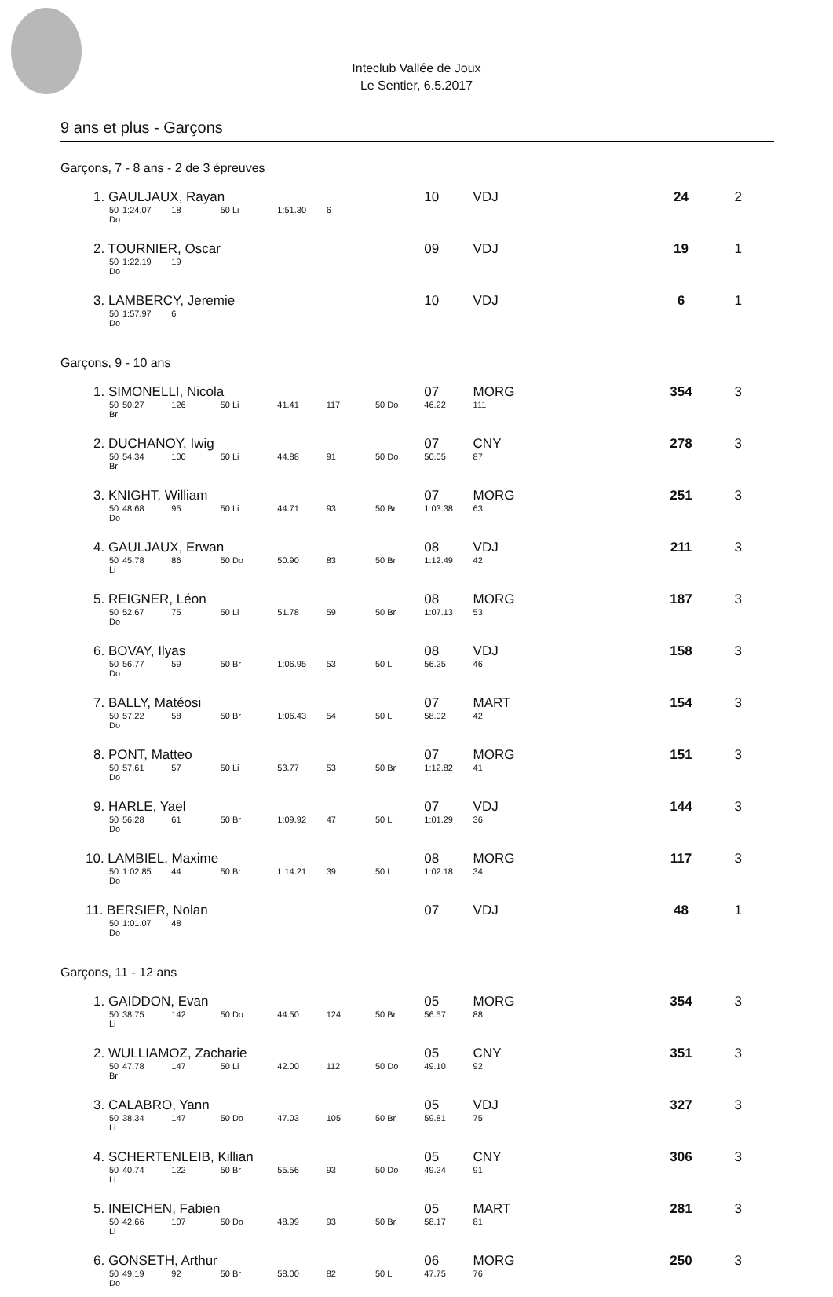Inteclub Vallée de Joux
Le Sentier, 6.5.2017
9 ans et plus - Garçons
Garçons, 7 - 8 ans - 2 de 3 épreuves
| 1. GAULJAUX, Rayan | | | | | | | 10 | VDJ | | 24 | 2 |
| 50 Do | 1:24.07 | 18 | 50 Li | 1:51.30 | 6 | | | | | | |
| 2. TOURNIER, Oscar | | | | | | | 09 | VDJ | | 19 | 1 |
| 50 Do | 1:22.19 | 19 | | | | | | | | | |
| 3. LAMBERCY, Jeremie | | | | | | | 10 | VDJ | | 6 | 1 |
| 50 Do | 1:57.97 | 6 | | | | | | | | | |
Garçons, 9 - 10 ans
| 1. SIMONELLI, Nicola | | | | | | | 07 | MORG | | 354 | 3 |
| 50 Br | 50.27 | 126 | 50 Li | 41.41 | 117 | 50 Do | 46.22 | 111 | | | |
| 2. DUCHANOY, Iwig | | | | | | | 07 | CNY | | 278 | 3 |
| 50 Br | 54.34 | 100 | 50 Li | 44.88 | 91 | 50 Do | 50.05 | 87 | | | |
| 3. KNIGHT, William | | | | | | | 07 | MORG | | 251 | 3 |
| 50 Do | 48.68 | 95 | 50 Li | 44.71 | 93 | 50 Br | 1:03.38 | 63 | | | |
| 4. GAULJAUX, Erwan | | | | | | | 08 | VDJ | | 211 | 3 |
| 50 Li | 45.78 | 86 | 50 Do | 50.90 | 83 | 50 Br | 1:12.49 | 42 | | | |
| 5. REIGNER, Léon | | | | | | | 08 | MORG | | 187 | 3 |
| 50 Do | 52.67 | 75 | 50 Li | 51.78 | 59 | 50 Br | 1:07.13 | 53 | | | |
| 6. BOVAY, Ilyas | | | | | | | 08 | VDJ | | 158 | 3 |
| 50 Do | 56.77 | 59 | 50 Br | 1:06.95 | 53 | 50 Li | 56.25 | 46 | | | |
| 7. BALLY, Matéosi | | | | | | | 07 | MART | | 154 | 3 |
| 50 Do | 57.22 | 58 | 50 Br | 1:06.43 | 54 | 50 Li | 58.02 | 42 | | | |
| 8. PONT, Matteo | | | | | | | 07 | MORG | | 151 | 3 |
| 50 Do | 57.61 | 57 | 50 Li | 53.77 | 53 | 50 Br | 1:12.82 | 41 | | | |
| 9. HARLE, Yael | | | | | | | 07 | VDJ | | 144 | 3 |
| 50 Do | 56.28 | 61 | 50 Br | 1:09.92 | 47 | 50 Li | 1:01.29 | 36 | | | |
| 10. LAMBIEL, Maxime | | | | | | | 08 | MORG | | 117 | 3 |
| 50 Do | 1:02.85 | 44 | 50 Br | 1:14.21 | 39 | 50 Li | 1:02.18 | 34 | | | |
| 11. BERSIER, Nolan | | | | | | | 07 | VDJ | | 48 | 1 |
| 50 Do | 1:01.07 | 48 | | | | | | | | | |
Garçons, 11 - 12 ans
| 1. GAIDDON, Evan | | | | | | | 05 | MORG | | 354 | 3 |
| 50 Li | 38.75 | 142 | 50 Do | 44.50 | 124 | 50 Br | 56.57 | 88 | | | |
| 2. WULLIAMOZ, Zacharie | | | | | | | 05 | CNY | | 351 | 3 |
| 50 Br | 47.78 | 147 | 50 Li | 42.00 | 112 | 50 Do | 49.10 | 92 | | | |
| 3. CALABRO, Yann | | | | | | | 05 | VDJ | | 327 | 3 |
| 50 Li | 38.34 | 147 | 50 Do | 47.03 | 105 | 50 Br | 59.81 | 75 | | | |
| 4. SCHERTENLEIB, Killian | | | | | | | 05 | CNY | | 306 | 3 |
| 50 Li | 40.74 | 122 | 50 Br | 55.56 | 93 | 50 Do | 49.24 | 91 | | | |
| 5. INEICHEN, Fabien | | | | | | | 05 | MART | | 281 | 3 |
| 50 Li | 42.66 | 107 | 50 Do | 48.99 | 93 | 50 Br | 58.17 | 81 | | | |
| 6. GONSETH, Arthur | | | | | | | 06 | MORG | | 250 | 3 |
| 50 Do | 49.19 | 92 | 50 Br | 58.00 | 82 | 50 Li | 47.75 | 76 | | | |